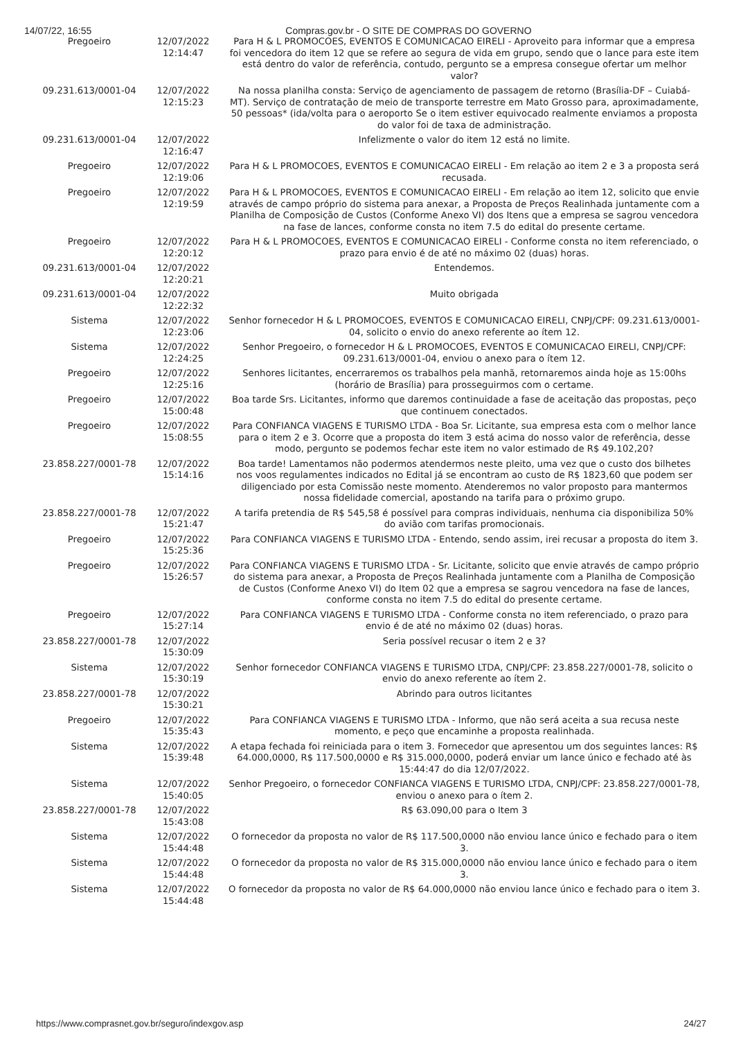14/07/22, 16:55 Compras.gov.br - O SITE DE COMPRAS DO GOVERNO
| Pregoeiro | 12/07/2022 12:14:47 | Para H & L PROMOCOES, EVENTOS E COMUNICACAO EIRELI - Aproveito para informar que a empresa foi vencedora do item 12 que se refere ao segura de vida em grupo, sendo que o lance para este item está dentro do valor de referência, contudo, pergunto se a empresa consegue ofertar um melhor valor? |
| 09.231.613/0001-04 | 12/07/2022 12:15:23 | Na nossa planilha consta: Serviço de agenciamento de passagem de retorno (Brasília-DF – Cuiabá-MT). Serviço de contratação de meio de transporte terrestre em Mato Grosso para, aproximadamente, 50 pessoas* (ida/volta para o aeroporto Se o item estiver equivocado realmente enviamos a proposta do valor foi de taxa de administração. |
| 09.231.613/0001-04 | 12/07/2022 12:16:47 | Infelizmente o valor do item 12 está no limite. |
| Pregoeiro | 12/07/2022 12:19:06 | Para H & L PROMOCOES, EVENTOS E COMUNICACAO EIRELI - Em relação ao item 2 e 3 a proposta será recusada. |
| Pregoeiro | 12/07/2022 12:19:59 | Para H & L PROMOCOES, EVENTOS E COMUNICACAO EIRELI - Em relação ao item 12, solicito que envie através de campo próprio do sistema para anexar, a Proposta de Preços Realinhada juntamente com a Planilha de Composição de Custos (Conforme Anexo VI) dos Itens que a empresa se sagrou vencedora na fase de lances, conforme consta no item 7.5 do edital do presente certame. |
| Pregoeiro | 12/07/2022 12:20:12 | Para H & L PROMOCOES, EVENTOS E COMUNICACAO EIRELI - Conforme consta no item referenciado, o prazo para envio é de até no máximo 02 (duas) horas. |
| 09.231.613/0001-04 | 12/07/2022 12:20:21 | Entendemos. |
| 09.231.613/0001-04 | 12/07/2022 12:22:32 | Muito obrigada |
| Sistema | 12/07/2022 12:23:06 | Senhor fornecedor H & L PROMOCOES, EVENTOS E COMUNICACAO EIRELI, CNPJ/CPF: 09.231.613/0001-04, solicito o envio do anexo referente ao ítem 12. |
| Sistema | 12/07/2022 12:24:25 | Senhor Pregoeiro, o fornecedor H & L PROMOCOES, EVENTOS E COMUNICACAO EIRELI, CNPJ/CPF: 09.231.613/0001-04, enviou o anexo para o ítem 12. |
| Pregoeiro | 12/07/2022 12:25:16 | Senhores licitantes, encerraremos os trabalhos pela manhã, retornaremos ainda hoje as 15:00hs (horário de Brasília) para prosseguirmos com o certame. |
| Pregoeiro | 12/07/2022 15:00:48 | Boa tarde Srs. Licitantes, informo que daremos continuidade a fase de aceitação das propostas, peço que continuem conectados. |
| Pregoeiro | 12/07/2022 15:08:55 | Para CONFIANCA VIAGENS E TURISMO LTDA - Boa Sr. Licitante, sua empresa esta com o melhor lance para o item 2 e 3. Ocorre que a proposta do item 3 está acima do nosso valor de referência, desse modo, pergunto se podemos fechar este item no valor estimado de R$ 49.102,20? |
| 23.858.227/0001-78 | 12/07/2022 15:14:16 | Boa tarde! Lamentamos não podermos atendermos neste pleito, uma vez que o custo dos bilhetes nos voos regulamentes indicados no Edital já se encontram ao custo de R$ 1823,60 que podem ser diligenciado por esta Comissão neste momento. Atenderemos no valor proposto para mantermos nossa fidelidade comercial, apostando na tarifa para o próximo grupo. |
| 23.858.227/0001-78 | 12/07/2022 15:21:47 | A tarifa pretendia de R$ 545,58 é possível para compras individuais, nenhuma cia disponibiliza 50% do avião com tarifas promocionais. |
| Pregoeiro | 12/07/2022 15:25:36 | Para CONFIANCA VIAGENS E TURISMO LTDA - Entendo, sendo assim, irei recusar a proposta do item 3. |
| Pregoeiro | 12/07/2022 15:26:57 | Para CONFIANCA VIAGENS E TURISMO LTDA - Sr. Licitante, solicito que envie através de campo próprio do sistema para anexar, a Proposta de Preços Realinhada juntamente com a Planilha de Composição de Custos (Conforme Anexo VI) do Item 02 que a empresa se sagrou vencedora na fase de lances, conforme consta no item 7.5 do edital do presente certame. |
| Pregoeiro | 12/07/2022 15:27:14 | Para CONFIANCA VIAGENS E TURISMO LTDA - Conforme consta no item referenciado, o prazo para envio é de até no máximo 02 (duas) horas. |
| 23.858.227/0001-78 | 12/07/2022 15:30:09 | Seria possível recusar o item 2 e 3? |
| Sistema | 12/07/2022 15:30:19 | Senhor fornecedor CONFIANCA VIAGENS E TURISMO LTDA, CNPJ/CPF: 23.858.227/0001-78, solicito o envio do anexo referente ao ítem 2. |
| 23.858.227/0001-78 | 12/07/2022 15:30:21 | Abrindo para outros licitantes |
| Pregoeiro | 12/07/2022 15:35:43 | Para CONFIANCA VIAGENS E TURISMO LTDA - Informo, que não será aceita a sua recusa neste momento, e peço que encaminhe a proposta realinhada. |
| Sistema | 12/07/2022 15:39:48 | A etapa fechada foi reiniciada para o item 3. Fornecedor que apresentou um dos seguintes lances: R$ 64.000,0000, R$ 117.500,0000 e R$ 315.000,0000, poderá enviar um lance único e fechado até às 15:44:47 do dia 12/07/2022. |
| Sistema | 12/07/2022 15:40:05 | Senhor Pregoeiro, o fornecedor CONFIANCA VIAGENS E TURISMO LTDA, CNPJ/CPF: 23.858.227/0001-78, enviou o anexo para o ítem 2. |
| 23.858.227/0001-78 | 12/07/2022 15:43:08 | R$ 63.090,00 para o Item 3 |
| Sistema | 12/07/2022 15:44:48 | O fornecedor da proposta no valor de R$ 117.500,0000 não enviou lance único e fechado para o item 3. |
| Sistema | 12/07/2022 15:44:48 | O fornecedor da proposta no valor de R$ 315.000,0000 não enviou lance único e fechado para o item 3. |
| Sistema | 12/07/2022 15:44:48 | O fornecedor da proposta no valor de R$ 64.000,0000 não enviou lance único e fechado para o item 3. |
https://www.comprasnet.gov.br/seguro/indexgov.asp 24/27